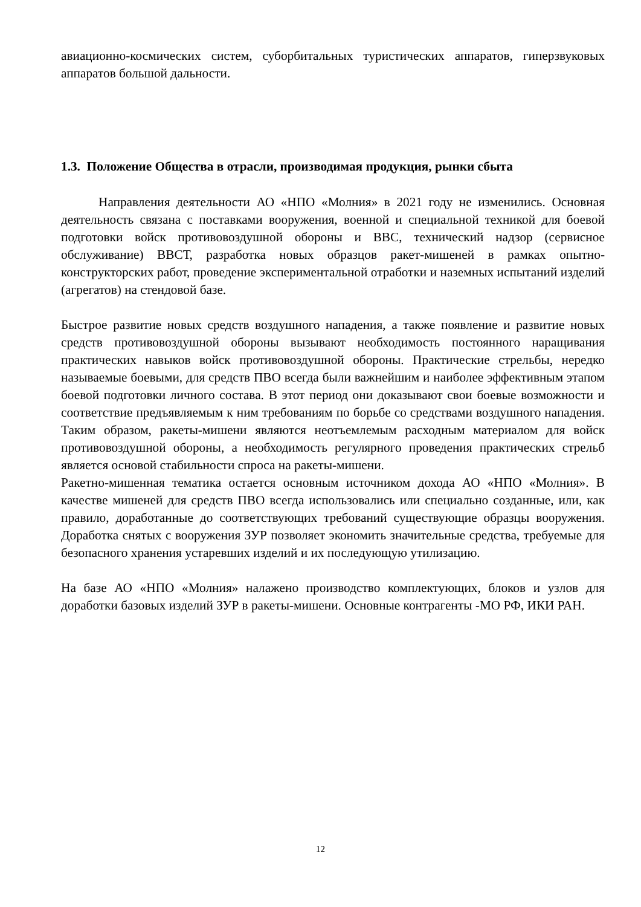авиационно-космических систем, суборбитальных туристических аппаратов, гиперзвуковых аппаратов большой дальности.
1.3. Положение Общества в отрасли, производимая продукция, рынки сбыта
Направления деятельности АО «НПО «Молния» в 2021 году не изменились. Основная деятельность связана с поставками вооружения, военной и специальной техникой для боевой подготовки войск противовоздушной обороны и ВВС, технический надзор (сервисное обслуживание) ВВСТ, разработка новых образцов ракет-мишеней в рамках опытно-конструкторских работ, проведение экспериментальной отработки и наземных испытаний изделий (агрегатов) на стендовой базе.
Быстрое развитие новых средств воздушного нападения, а также появление и развитие новых средств противовоздушной обороны вызывают необходимость постоянного наращивания практических навыков войск противовоздушной обороны. Практические стрельбы, нередко называемые боевыми, для средств ПВО всегда были важнейшим и наиболее эффективным этапом боевой подготовки личного состава. В этот период они доказывают свои боевые возможности и соответствие предъявляемым к ним требованиям по борьбе со средствами воздушного нападения. Таким образом, ракеты-мишени являются неотъемлемым расходным материалом для войск противовоздушной обороны, а необходимость регулярного проведения практических стрельб является основой стабильности спроса на ракеты-мишени.
Ракетно-мишенная тематика остается основным источником дохода АО «НПО «Молния». В качестве мишеней для средств ПВО всегда использовались или специально созданные, или, как правило, доработанные до соответствующих требований существующие образцы вооружения. Доработка снятых с вооружения ЗУР позволяет экономить значительные средства, требуемые для безопасного хранения устаревших изделий и их последующую утилизацию.
На базе АО «НПО «Молния» налажено производство комплектующих, блоков и узлов для доработки базовых изделий ЗУР в ракеты-мишени. Основные контрагенты -МО РФ, ИКИ РАН.
12